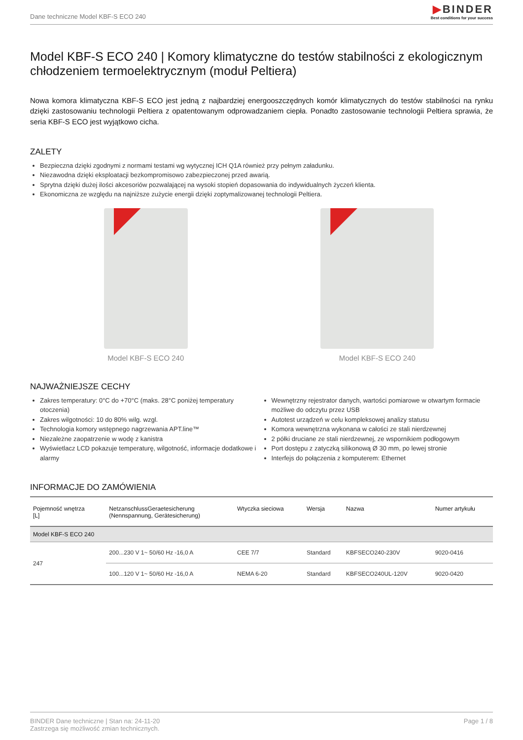Dane techniczne Model KBF-S ECO 240
▶BINDER
Best conditions for your success
Model KBF-S ECO 240 | Komory klimatyczne do testów stabilności z ekologicznym chłodzeniem termoelektrycznym (moduł Peltiera)
Nowa komora klimatyczna KBF-S ECO jest jedną z najbardziej energooszczędnych komór klimatycznych do testów stabilności na rynku dzięki zastosowaniu technologii Peltiera z opatentowanym odprowadzaniem ciepła. Ponadto zastosowanie technologii Peltiera sprawia, że seria KBF-S ECO jest wyjątkowo cicha.
ZALETY
Bezpieczna dzięki zgodnymi z normami testami wg wytycznej ICH Q1A również przy pełnym załadunku.
Niezawodna dzięki eksploatacji bezkompromisowo zabezpieczonej przed awarią.
Sprytna dzięki dużej ilości akcesoriów pozwalającej na wysoki stopień dopasowania do indywidualnych życzeń klienta.
Ekonomiczna ze względu na najniższe zużycie energii dzięki zoptymalizowanej technologii Peltiera.
Model KBF-S ECO 240 Model KBF-S ECO 240
NAJWAŻNIEJSZE CECHY
Zakres temperatury: 0°C do +70°C (maks. 28°C poniżej temperatury otoczenia)
Zakres wilgotności: 10 do 80% wilg. wzgl.
Technologia komory wstępnego nagrzewania APT.line™
Niezależne zaopatrzenie w wodę z kanistra
Wyświetlacz LCD pokazuje temperaturę, wilgotność, informacje dodatkowe i alarmy
Wewnętrzny rejestrator danych, wartości pomiarowe w otwartym formacie możliwe do odczytu przez USB
Autotest urządzeń w celu kompleksowej analizy statusu
Komora wewnętrzna wykonana w całości ze stali nierdzewnej
2 półki druciane ze stali nierdzewnej, ze wspornikiem podłogowym
Port dostępu z zatyczką silikonową Ø 30 mm, po lewej stronie
Interfejs do połączenia z komputerem: Ethernet
INFORMACJE DO ZAMÓWIENIA
| Pojemność wnętrza [L] | NetzanschlussGeraetesicherung (Nennspannung, Gerätesicherung) | Wtyczka sieciowa | Wersja | Nazwa | Numer artykułu |
| --- | --- | --- | --- | --- | --- |
| Model KBF-S ECO 240 | | | | | |
| 247 | 200...230 V 1~ 50/60 Hz -16,0 A | CEE 7/7 | Standard | KBFSECO240-230V | 9020-0416 |
| | 100...120 V 1~ 50/60 Hz -16,0 A | NEMA 6-20 | Standard | KBFSECO240UL-120V | 9020-0420 |
BINDER Dane techniczne | Stan na: 24-11-20
Zastrzega się możliwość zmian technicznych.
Page 1 / 8